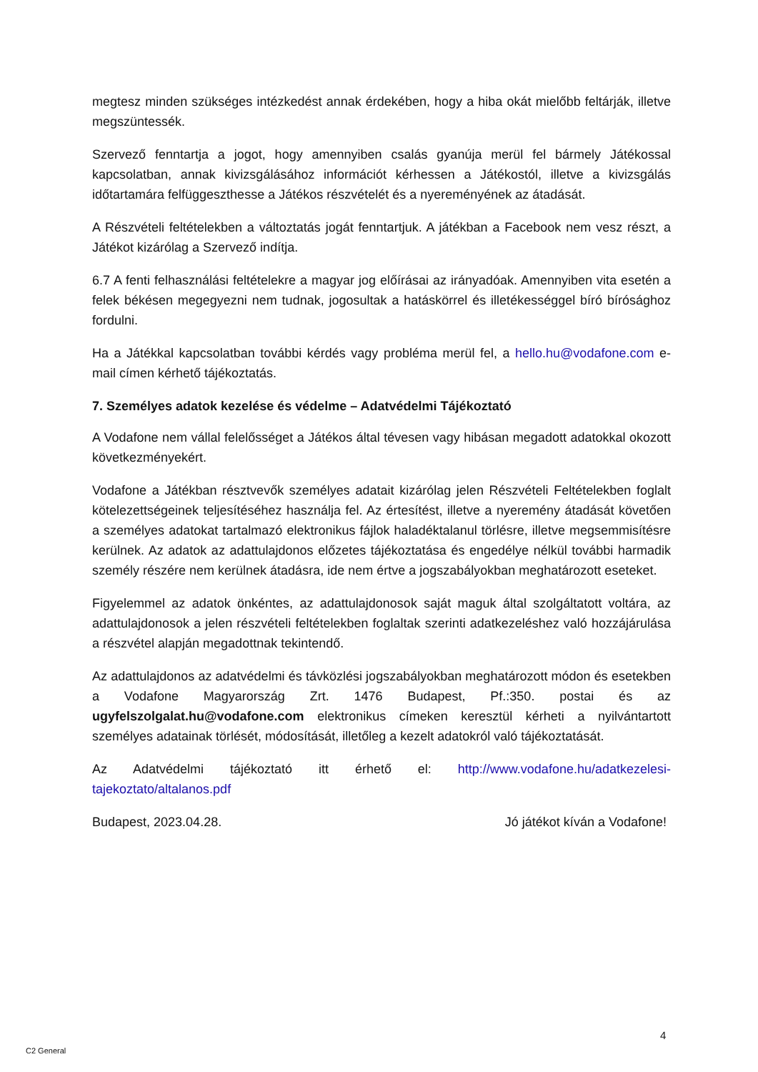megtesz minden szükséges intézkedést annak érdekében, hogy a hiba okát mielőbb feltárják, illetve megszüntessék.
Szervező fenntartja a jogot, hogy amennyiben csalás gyanúja merül fel bármely Játékossal kapcsolatban, annak kivizsgálásához információt kérhessen a Játékostól, illetve a kivizsgálás időtartamára felfüggeszthesse a Játékos részvételét és a nyereményének az átadását.
A Részvételi feltételekben a változtatás jogát fenntartjuk. A játékban a Facebook nem vesz részt, a Játékot kizárólag a Szervező indítja.
6.7 A fenti felhasználási feltételekre a magyar jog előírásai az irányadóak. Amennyiben vita esetén a felek békésen megegyezni nem tudnak, jogosultak a hatáskörrel és illetékességgel bíró bírósághoz fordulni.
Ha a Játékkal kapcsolatban további kérdés vagy probléma merül fel, a hello.hu@vodafone.com e-mail címen kérhető tájékoztatás.
7. Személyes adatok kezelése és védelme – Adatvédelmi Tájékoztató
A Vodafone nem vállal felelősséget a Játékos által tévesen vagy hibásan megadott adatokkal okozott következményekért.
Vodafone a Játékban résztvevők személyes adatait kizárólag jelen Részvételi Feltételekben foglalt kötelezettségeinek teljesítéséhez használja fel. Az értesítést, illetve a nyeremény átadását követően a személyes adatokat tartalmazó elektronikus fájlok haladéktalanul törlésre, illetve megsemmisítésre kerülnek. Az adatok az adattulajdonos előzetes tájékoztatása és engedélye nélkül további harmadik személy részére nem kerülnek átadásra, ide nem értve a jogszabályokban meghatározott eseteket.
Figyelemmel az adatok önkéntes, az adattulajdonosok saját maguk által szolgáltatott voltára, az adattulajdonosok a jelen részvételi feltételekben foglaltak szerinti adatkezeléshez való hozzájárulása a részvétel alapján megadottnak tekintendő.
Az adattulajdonos az adatvédelmi és távközlési jogszabályokban meghatározott módon és esetekben a Vodafone Magyarország Zrt. 1476 Budapest, Pf.:350. postai és az ugyfelszolgalat.hu@vodafone.com elektronikus címeken keresztül kérheti a nyilvántartott személyes adatainak törlését, módosítását, illetőleg a kezelt adatokról való tájékoztatását.
Az Adatvédelmi tájékoztató itt érhető el: http://www.vodafone.hu/adatkezelesi-tajekoztato/altalanos.pdf
Budapest, 2023.04.28. Jó játékot kíván a Vodafone!
4
C2 General